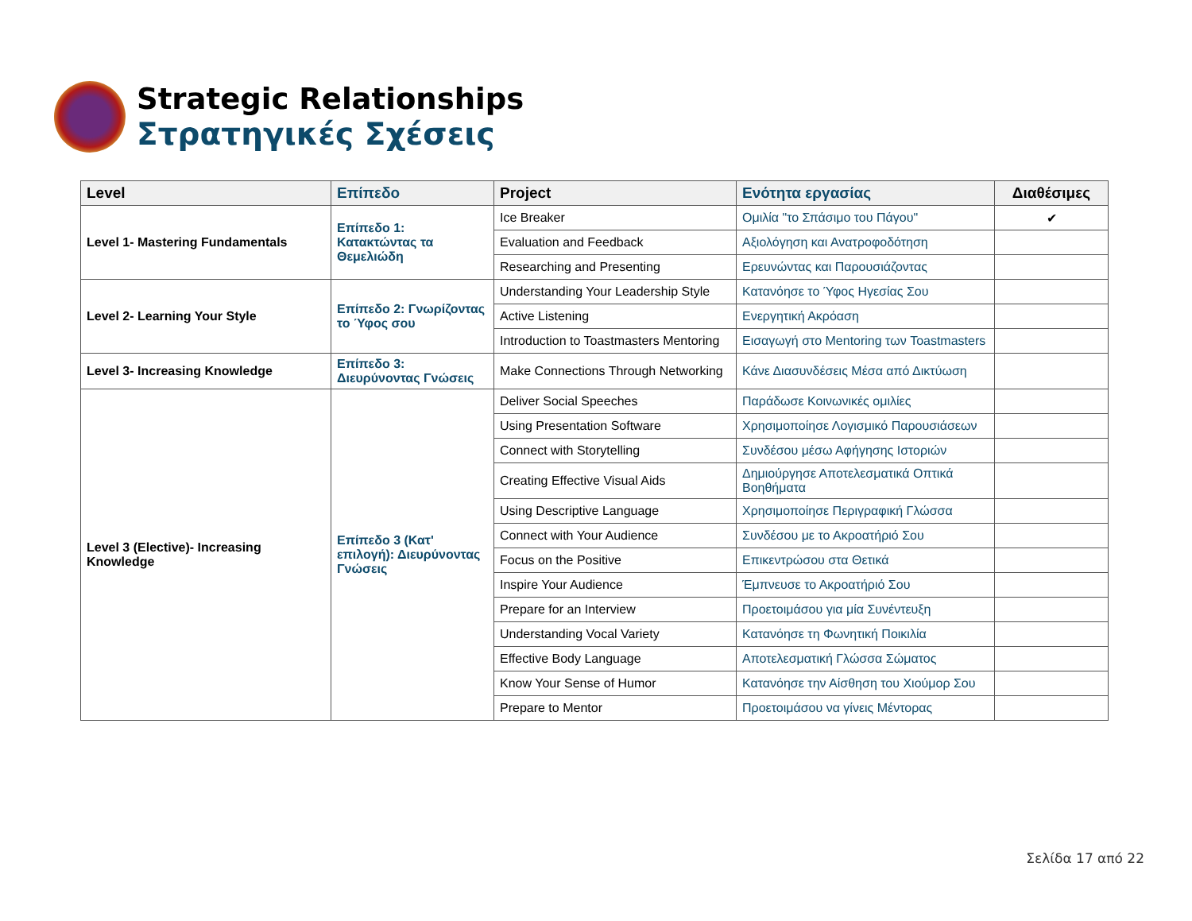Strategic Relationships
Στρατηγικές Σχέσεις
| Level | Επίπεδο | Project | Ενότητα εργασίας | Διαθέσιμες |
| --- | --- | --- | --- | --- |
| Level 1- Mastering Fundamentals | Επίπεδο 1: Κατακτώντας τα Θεμελιώδη | Ice Breaker | Ομιλία "το Σπάσιμο του Πάγου" | ✔ |
| | | Evaluation and Feedback | Αξιολόγηση και Ανατροφοδότηση | |
| | | Researching and Presenting | Ερευνώντας και Παρουσιάζοντας | |
| Level 2- Learning Your Style | Επίπεδο 2: Γνωρίζοντας το Ύφος σου | Understanding Your Leadership Style | Κατανόησε το Ύφος Ηγεσίας Σου | |
| | | Active Listening | Ενεργητική Ακρόαση | |
| | | Introduction to Toastmasters Mentoring | Εισαγωγή στο Mentoring των Toastmasters | |
| Level 3- Increasing Knowledge | Επίπεδο 3: Διευρύνοντας Γνώσεις | Make Connections Through Networking | Κάνε Διασυνδέσεις Μέσα από Δικτύωση | |
| Level 3 (Elective)- Increasing Knowledge | Επίπεδο 3 (Κατ' επιλογή): Διευρύνοντας Γνώσεις | Deliver Social Speeches | Παράδωσε Κοινωνικές ομιλίες | |
| | | Using Presentation Software | Χρησιμοποίησε Λογισμικό Παρουσιάσεων | |
| | | Connect with Storytelling | Συνδέσου μέσω Αφήγησης Ιστοριών | |
| | | Creating Effective Visual Aids | Δημιούργησε Αποτελεσματικά Οπτικά Βοηθήματα | |
| | | Using Descriptive Language | Χρησιμοποίησε Περιγραφική Γλώσσα | |
| | | Connect with Your Audience | Συνδέσου με το Ακροατήριό Σου | |
| | | Focus on the Positive | Επικεντρώσου στα Θετικά | |
| | | Inspire Your Audience | Έμπνευσε το Ακροατήριό Σου | |
| | | Prepare for an Interview | Προετοιμάσου για μία Συνέντευξη | |
| | | Understanding Vocal Variety | Κατανόησε τη Φωνητική Ποικιλία | |
| | | Effective Body Language | Αποτελεσματική Γλώσσα Σώματος | |
| | | Know Your Sense of Humor | Κατανόησε την Αίσθηση του Χιούμορ Σου | |
| | | Prepare to Mentor | Προετοιμάσου να γίνεις Μέντορας | |
Σελίδα 17 από 22